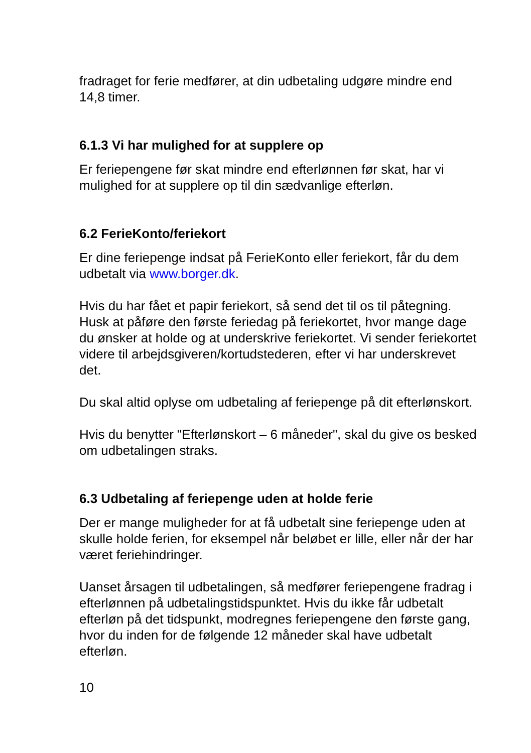fradraget for ferie medfører, at din udbetaling udgøre mindre end 14,8 timer.
6.1.3 Vi har mulighed for at supplere op
Er feriepengene før skat mindre end efterlønnen før skat, har vi mulighed for at supplere op til din sædvanlige efterløn.
6.2 FerieKonto/feriekort
Er dine feriepenge indsat på FerieKonto eller feriekort, får du dem udbetalt via www.borger.dk.
Hvis du har fået et papir feriekort, så send det til os til påtegning. Husk at påføre den første feriedag på feriekortet, hvor mange dage du ønsker at holde og at underskrive feriekortet. Vi sender feriekortet videre til arbejdsgiveren/kortudstederen, efter vi har underskrevet det.
Du skal altid oplyse om udbetaling af feriepenge på dit efterlønskort.
Hvis du benytter "Efterlønskort – 6 måneder", skal du give os besked om udbetalingen straks.
6.3 Udbetaling af feriepenge uden at holde ferie
Der er mange muligheder for at få udbetalt sine feriepenge uden at skulle holde ferien, for eksempel når beløbet er lille, eller når der har været feriehindringer.
Uanset årsagen til udbetalingen, så medfører feriepengene fradrag i efterlønnen på udbetalingstidspunktet. Hvis du ikke får udbetalt efterløn på det tidspunkt, modregnes feriepengene den første gang, hvor du inden for de følgende 12 måneder skal have udbetalt efterløn.
10